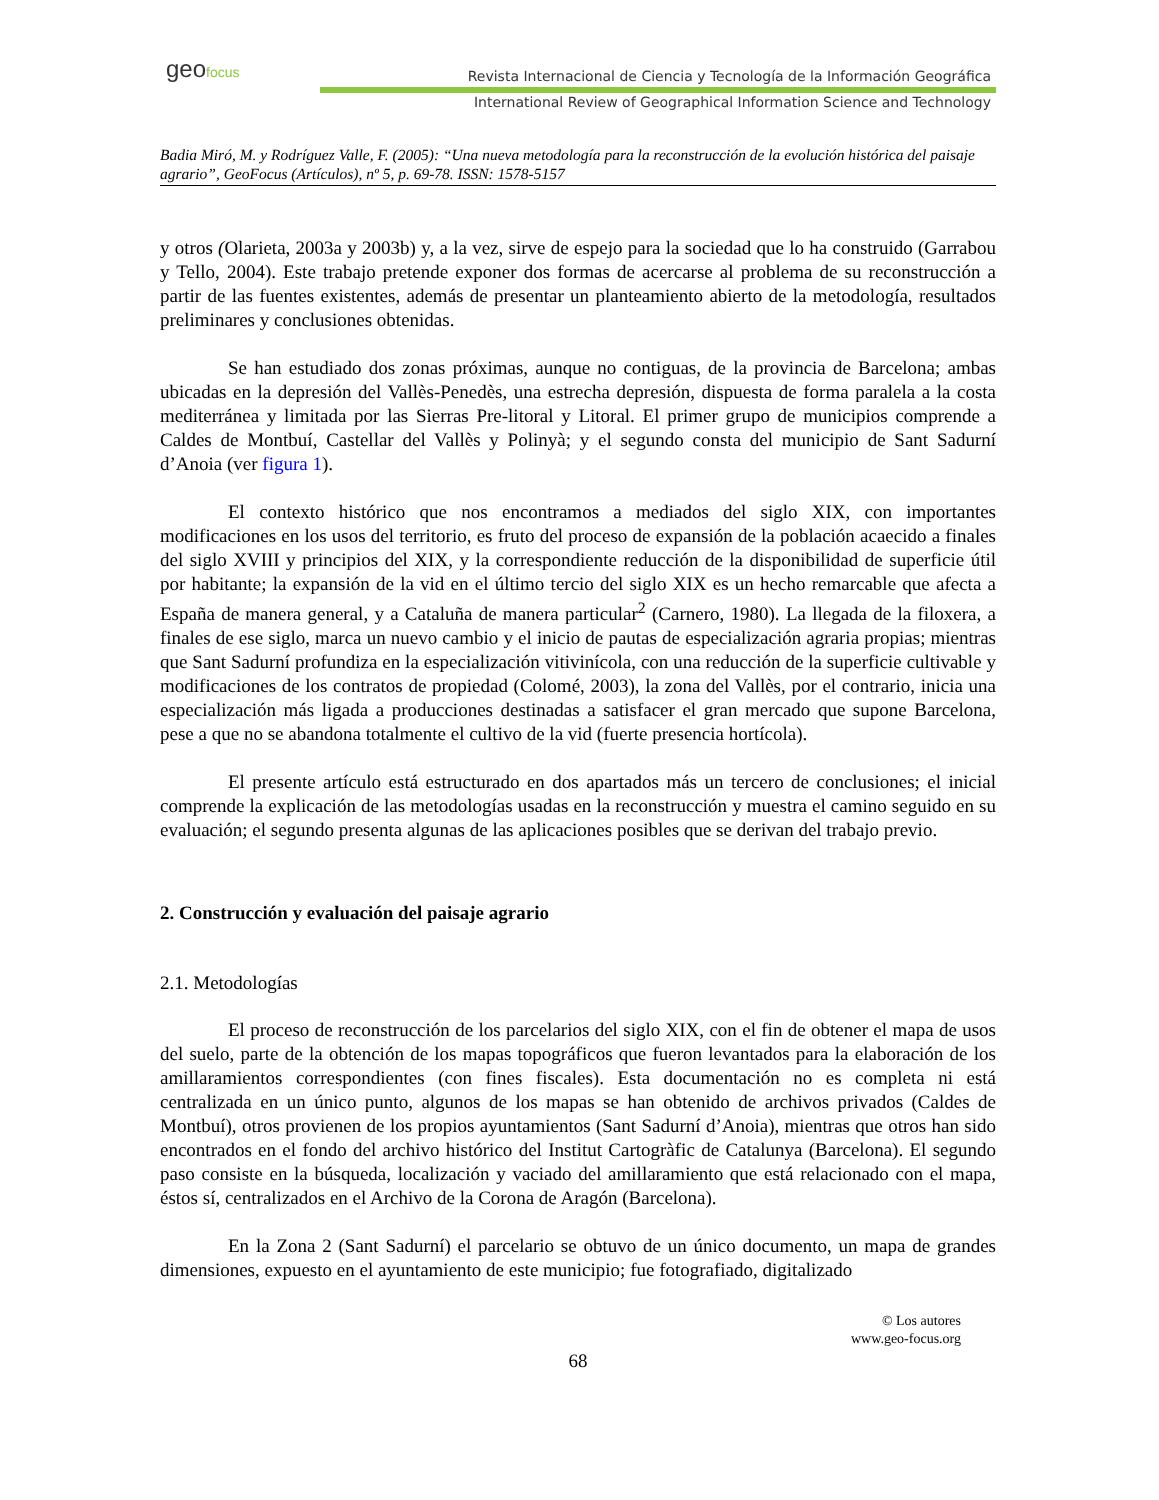geofocus
Revista Internacional de Ciencia y Tecnología de la Información Geográfica
International Review of Geographical Information Science and Technology
Badia Miró, M. y Rodríguez Valle, F. (2005): “Una nueva metodología para la reconstrucción de la evolución histórica del paisaje agrario”, GeoFocus (Artículos), nº 5, p. 69-78. ISSN: 1578-5157
y otros (Olarieta, 2003a y 2003b) y, a la vez, sirve de espejo para la sociedad que lo ha construido (Garrabou y Tello, 2004). Este trabajo pretende exponer dos formas de acercarse al problema de su reconstrucción a partir de las fuentes existentes, además de presentar un planteamiento abierto de la metodología, resultados preliminares y conclusiones obtenidas.
Se han estudiado dos zonas próximas, aunque no contiguas, de la provincia de Barcelona; ambas ubicadas en la depresión del Vallès-Penedès, una estrecha depresión, dispuesta de forma paralela a la costa mediterránea y limitada por las Sierras Pre-litoral y Litoral. El primer grupo de municipios comprende a Caldes de Montbuí, Castellar del Vallès y Polinyà; y el segundo consta del municipio de Sant Sadurní d’Anoia (ver figura 1).
El contexto histórico que nos encontramos a mediados del siglo XIX, con importantes modificaciones en los usos del territorio, es fruto del proceso de expansión de la población acaecido a finales del siglo XVIII y principios del XIX, y la correspondiente reducción de la disponibilidad de superficie útil por habitante; la expansión de la vid en el último tercio del siglo XIX es un hecho remarcable que afecta a España de manera general, y a Cataluña de manera particular<sup>2</sup> (Carnero, 1980). La llegada de la filoxera, a finales de ese siglo, marca un nuevo cambio y el inicio de pautas de especialización agraria propias; mientras que Sant Sadurní profundiza en la especialización vitivinícola, con una reducción de la superficie cultivable y modificaciones de los contratos de propiedad (Colomé, 2003), la zona del Vallès, por el contrario, inicia una especialización más ligada a producciones destinadas a satisfacer el gran mercado que supone Barcelona, pese a que no se abandona totalmente el cultivo de la vid (fuerte presencia hortícola).
El presente artículo está estructurado en dos apartados más un tercero de conclusiones; el inicial comprende la explicación de las metodologías usadas en la reconstrucción y muestra el camino seguido en su evaluación; el segundo presenta algunas de las aplicaciones posibles que se derivan del trabajo previo.
2. Construcción y evaluación del paisaje agrario
2.1. Metodologías
El proceso de reconstrucción de los parcelarios del siglo XIX, con el fin de obtener el mapa de usos del suelo, parte de la obtención de los mapas topográficos que fueron levantados para la elaboración de los amillaramientos correspondientes (con fines fiscales). Esta documentación no es completa ni está centralizada en un único punto, algunos de los mapas se han obtenido de archivos privados (Caldes de Montbuí), otros provienen de los propios ayuntamientos (Sant Sadurní d’Anoia), mientras que otros han sido encontrados en el fondo del archivo histórico del Institut Cartogràfic de Catalunya (Barcelona). El segundo paso consiste en la búsqueda, localización y vaciado del amillaramiento que está relacionado con el mapa, éstos sí, centralizados en el Archivo de la Corona de Aragón (Barcelona).
En la Zona 2 (Sant Sadurní) el parcelario se obtuvo de un único documento, un mapa de grandes dimensiones, expuesto en el ayuntamiento de este municipio; fue fotografiado, digitalizado
© Los autores
www.geo-focus.org
68